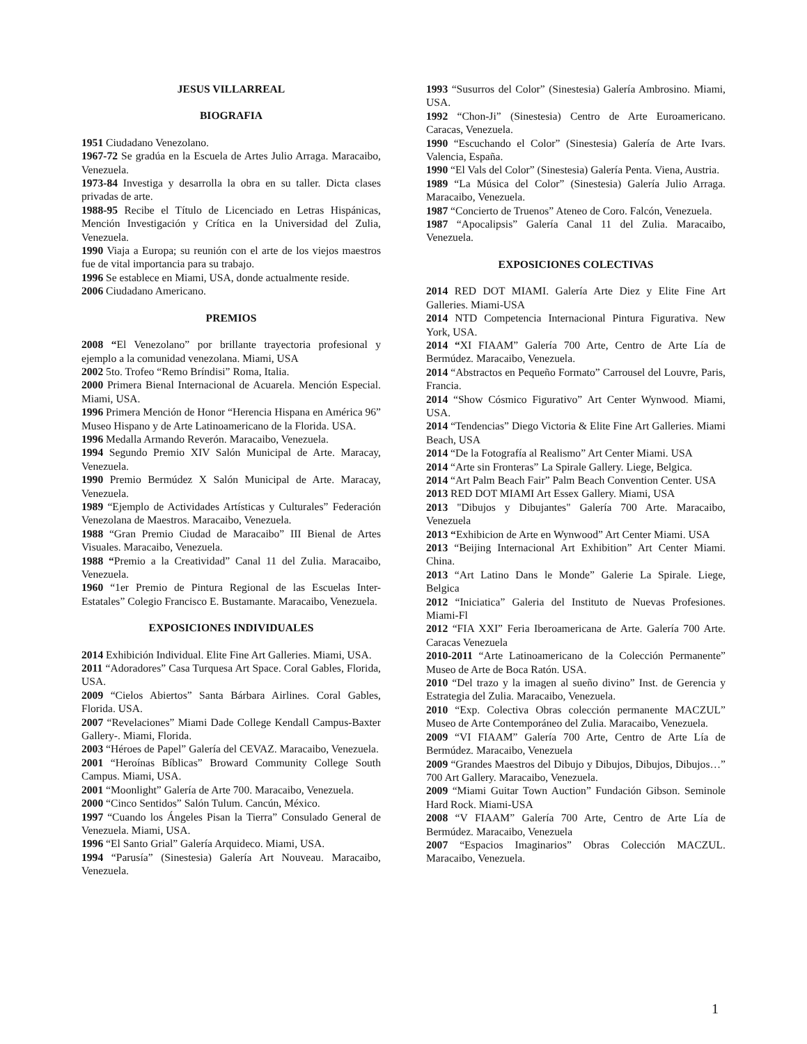JESUS VILLARREAL
BIOGRAFIA
1951 Ciudadano Venezolano.
1967-72 Se gradúa en la Escuela de Artes Julio Arraga. Maracaibo, Venezuela.
1973-84 Investiga y desarrolla la obra en su taller. Dicta clases privadas de arte.
1988-95 Recibe el Título de Licenciado en Letras Hispánicas, Mención Investigación y Crítica en la Universidad del Zulia, Venezuela.
1990 Viaja a Europa; su reunión con el arte de los viejos maestros fue de vital importancia para su trabajo.
1996 Se establece en Miami, USA, donde actualmente reside.
2006 Ciudadano Americano.
PREMIOS
2008 “El Venezolano” por brillante trayectoria profesional y ejemplo a la comunidad venezolana. Miami, USA
2002 5to. Trofeo “Remo Bríndisi” Roma, Italia.
2000 Primera Bienal Internacional de Acuarela. Mención Especial. Miami, USA.
1996 Primera Mención de Honor “Herencia Hispana en América 96” Museo Hispano y de Arte Latinoamericano de la Florida. USA.
1996 Medalla Armando Reverón. Maracaibo, Venezuela.
1994 Segundo Premio XIV Salón Municipal de Arte. Maracay, Venezuela.
1990 Premio Bermúdez X Salón Municipal de Arte. Maracay, Venezuela.
1989 “Ejemplo de Actividades Artísticas y Culturales” Federación Venezolana de Maestros. Maracaibo, Venezuela.
1988 “Gran Premio Ciudad de Maracaibo” III Bienal de Artes Visuales. Maracaibo, Venezuela.
1988 “Premio a la Creatividad” Canal 11 del Zulia. Maracaibo, Venezuela.
1960 “1er Premio de Pintura Regional de las Escuelas Inter-Estatales” Colegio Francisco E. Bustamante. Maracaibo, Venezuela.
EXPOSICIONES INDIVIDUALES
2014 Exhibición Individual. Elite Fine Art Galleries. Miami, USA.
2011 “Adoradores” Casa Turquesa Art Space. Coral Gables, Florida, USA.
2009 “Cielos Abiertos” Santa Bárbara Airlines. Coral Gables, Florida. USA.
2007 “Revelaciones” Miami Dade College Kendall Campus-Baxter Gallery-. Miami, Florida.
2003 “Héroes de Papel” Galería del CEVAZ. Maracaibo, Venezuela.
2001 “Heroínas Bíblicas” Broward Community College South Campus. Miami, USA.
2001 “Moonlight” Galería de Arte 700. Maracaibo, Venezuela.
2000 “Cinco Sentidos” Salón Tulum. Cancún, México.
1997 “Cuando los Ángeles Pisan la Tierra” Consulado General de Venezuela. Miami, USA.
1996 “El Santo Grial” Galería Arquideco. Miami, USA.
1994 “Parusía” (Sinestesia) Galería Art Nouveau. Maracaibo, Venezuela.
1993 “Susurros del Color” (Sinestesia) Galería Ambrosino. Miami, USA.
1992 “Chon-Ji” (Sinestesia) Centro de Arte Euroamericano. Caracas, Venezuela.
1990 “Escuchando el Color” (Sinestesia) Galería de Arte Ivars. Valencia, España.
1990 “El Vals del Color” (Sinestesia) Galería Penta. Viena, Austria.
1989 “La Música del Color” (Sinestesia) Galería Julio Arraga. Maracaibo, Venezuela.
1987 “Concierto de Truenos” Ateneo de Coro. Falcón, Venezuela.
1987 “Apocalipsis” Galería Canal 11 del Zulia. Maracaibo, Venezuela.
EXPOSICIONES COLECTIVAS
2014 RED DOT MIAMI. Galería Arte Diez y Elite Fine Art Galleries. Miami-USA
2014 NTD Competencia Internacional Pintura Figurativa. New York, USA.
2014 “XI FIAAM” Galería 700 Arte, Centro de Arte Lía de Bermúdez. Maracaibo, Venezuela.
2014 “Abstractos en Pequeño Formato” Carrousel del Louvre, Paris, Francia.
2014 “Show Cósmico Figurativo” Art Center Wynwood. Miami, USA.
2014 “Tendencias” Diego Victoria & Elite Fine Art Galleries. Miami Beach, USA
2014 “De la Fotografía al Realismo” Art Center Miami. USA
2014 “Arte sin Fronteras” La Spirale Gallery. Liege, Belgica.
2014 “Art Palm Beach Fair” Palm Beach Convention Center. USA
2013 RED DOT MIAMI Art Essex Gallery. Miami, USA
2013 "Dibujos y Dibujantes" Galería 700 Arte. Maracaibo, Venezuela
2013 “Exhibicion de Arte en Wynwood” Art Center Miami. USA
2013 “Beijing Internacional Art Exhibition” Art Center Miami. China.
2013 “Art Latino Dans le Monde” Galerie La Spirale. Liege, Belgica
2012 “Iniciatica” Galeria del Instituto de Nuevas Profesiones. Miami-Fl
2012 “FIA XXI” Feria Iberoamericana de Arte. Galería 700 Arte. Caracas Venezuela
2010-2011 “Arte Latinoamericano de la Colección Permanente” Museo de Arte de Boca Ratón. USA.
2010 “Del trazo y la imagen al sueño divino” Inst. de Gerencia y Estrategia del Zulia. Maracaibo, Venezuela.
2010 “Exp. Colectiva Obras colección permanente MACZUL” Museo de Arte Contemporáneo del Zulia. Maracaibo, Venezuela.
2009 “VI FIAAM” Galería 700 Arte, Centro de Arte Lía de Bermúdez. Maracaibo, Venezuela
2009 “Grandes Maestros del Dibujo y Dibujos, Dibujos, Dibujos…” 700 Art Gallery. Maracaibo, Venezuela.
2009 “Miami Guitar Town Auction” Fundación Gibson. Seminole Hard Rock. Miami-USA
2008 “V FIAAM” Galería 700 Arte, Centro de Arte Lía de Bermúdez. Maracaibo, Venezuela
2007 “Espacios Imaginarios” Obras Colección MACZUL. Maracaibo, Venezuela.
1